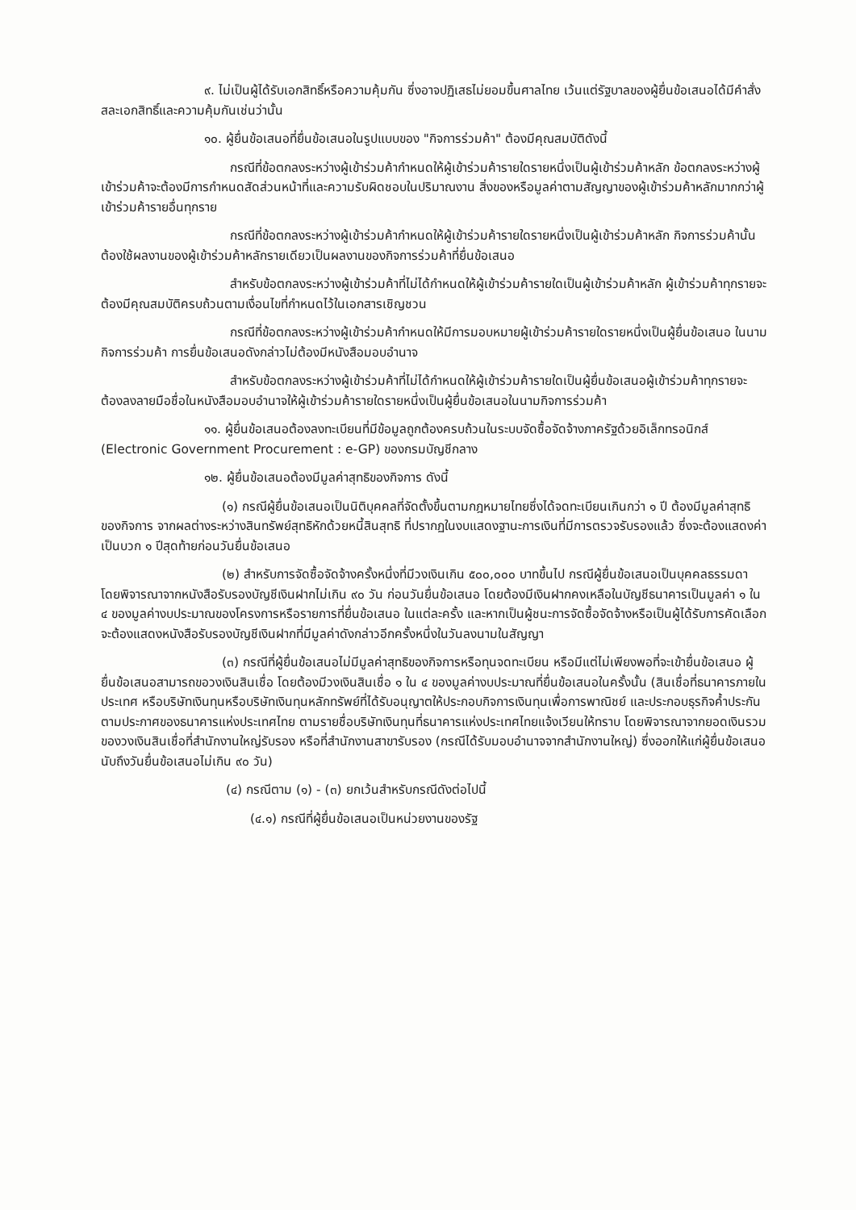๙. ไม่เป็นผู้ได้รับเอกสิทธิ์หรือความคุ้มกัน ซึ่งอาจปฏิเสธไม่ยอมขึ้นศาลไทย เว้นแต่รัฐบาลของผู้ยื่นข้อเสนอได้มีคำสั่งสละเอกสิทธิ์และความคุ้มกันเช่นว่านั้น
๑๐. ผู้ยื่นข้อเสนอที่ยื่นข้อเสนอในรูปแบบของ "กิจการร่วมค้า" ต้องมีคุณสมบัติดังนี้
กรณีที่ข้อตกลงระหว่างผู้เข้าร่วมค้ากำหนดให้ผู้เข้าร่วมค้ารายใดรายหนึ่งเป็นผู้เข้าร่วมค้าหลัก ข้อตกลงระหว่างผู้เข้าร่วมค้าจะต้องมีการกำหนดสัดส่วนหน้าที่และความรับผิดชอบในปริมาณงาน สิ่งของหรือมูลค่าตามสัญญาของผู้เข้าร่วมค้าหลักมากกว่าผู้เข้าร่วมค้ารายอื่นทุกราย
กรณีที่ข้อตกลงระหว่างผู้เข้าร่วมค้ากำหนดให้ผู้เข้าร่วมค้ารายใดรายหนึ่งเป็นผู้เข้าร่วมค้าหลัก กิจการร่วมค้านั้นต้องใช้ผลงานของผู้เข้าร่วมค้าหลักรายเดียวเป็นผลงานของกิจการร่วมค้าที่ยื่นข้อเสนอ
สำหรับข้อตกลงระหว่างผู้เข้าร่วมค้าที่ไม่ได้กำหนดให้ผู้เข้าร่วมค้ารายใดเป็นผู้เข้าร่วมค้าหลัก ผู้เข้าร่วมค้าทุกรายจะต้องมีคุณสมบัติครบถ้วนตามเงื่อนไขที่กำหนดไว้ในเอกสารเชิญชวน
กรณีที่ข้อตกลงระหว่างผู้เข้าร่วมค้ากำหนดให้มีการมอบหมายผู้เข้าร่วมค้ารายใดรายหนึ่งเป็นผู้ยื่นข้อเสนอ ในนามกิจการร่วมค้า การยื่นข้อเสนอดังกล่าวไม่ต้องมีหนังสือมอบอำนาจ
สำหรับข้อตกลงระหว่างผู้เข้าร่วมค้าที่ไม่ได้กำหนดให้ผู้เข้าร่วมค้ารายใดเป็นผู้ยื่นข้อเสนอผู้เข้าร่วมค้าทุกรายจะต้องลงลายมือชื่อในหนังสือมอบอำนาจให้ผู้เข้าร่วมค้ารายใดรายหนึ่งเป็นผู้ยื่นข้อเสนอในนามกิจการร่วมค้า
๑๑. ผู้ยื่นข้อเสนอต้องลงทะเบียนที่มีข้อมูลถูกต้องครบถ้วนในระบบจัดซื้อจัดจ้างภาครัฐด้วยอิเล็กทรอนิกส์ (Electronic Government Procurement : e-GP) ของกรมบัญชีกลาง
๑๒. ผู้ยื่นข้อเสนอต้องมีมูลค่าสุทธิของกิจการ ดังนี้
(๑) กรณีผู้ยื่นข้อเสนอเป็นนิติบุคคลที่จัดตั้งขึ้นตามกฎหมายไทยซึ่งได้จดทะเบียนเกินกว่า ๑ ปี ต้องมีมูลค่าสุทธิของกิจการ จากผลต่างระหว่างสินทรัพย์สุทธิหักด้วยหนี้สินสุทธิ ที่ปรากฏในงบแสดงฐานะการเงินที่มีการตรวจรับรองแล้ว ซึ่งจะต้องแสดงค่าเป็นบวก ๑ ปีสุดท้ายก่อนวันยื่นข้อเสนอ
(๒) สำหรับการจัดซื้อจัดจ้างครั้งหนึ่งที่มีวงเงินเกิน ๕๐๐,๐๐๐ บาทขึ้นไป กรณีผู้ยื่นข้อเสนอเป็นบุคคลธรรมดา โดยพิจารณาจากหนังสือรับรองบัญชีเงินฝากไม่เกิน ๙๐ วัน ก่อนวันยื่นข้อเสนอ โดยต้องมีเงินฝากคงเหลือในบัญชีธนาคารเป็นมูลค่า ๑ ใน ๔ ของมูลค่างบประมาณของโครงการหรือรายการที่ยื่นข้อเสนอ ในแต่ละครั้ง และหากเป็นผู้ชนะการจัดซื้อจัดจ้างหรือเป็นผู้ได้รับการคัดเลือกจะต้องแสดงหนังสือรับรองบัญชีเงินฝากที่มีมูลค่าดังกล่าวอีกครั้งหนึ่งในวันลงนามในสัญญา
(๓) กรณีที่ผู้ยื่นข้อเสนอไม่มีมูลค่าสุทธิของกิจการหรือทุนจดทะเบียน หรือมีแต่ไม่เพียงพอที่จะเข้ายื่นข้อเสนอ ผู้ยื่นข้อเสนอสามารถขอวงเงินสินเชื่อ โดยต้องมีวงเงินสินเชื่อ ๑ ใน ๔ ของมูลค่างบประมาณที่ยื่นข้อเสนอในครั้งนั้น (สินเชื่อที่ธนาคารภายในประเทศ หรือบริษัทเงินทุนหรือบริษัทเงินทุนหลักทรัพย์ที่ได้รับอนุญาตให้ประกอบกิจการเงินทุนเพื่อการพาณิชย์ และประกอบธุรกิจค้ำประกันตามประกาศของธนาคารแห่งประเทศไทย ตามรายชื่อบริษัทเงินทุนที่ธนาคารแห่งประเทศไทยแจ้งเวียนให้ทราบ โดยพิจารณาจากยอดเงินรวมของวงเงินสินเชื่อที่สำนักงานใหญ่รับรอง หรือที่สำนักงานสาขารับรอง (กรณีได้รับมอบอำนาจจากสำนักงานใหญ่) ซึ่งออกให้แก่ผู้ยื่นข้อเสนอ นับถึงวันยื่นข้อเสนอไม่เกิน ๙๐ วัน)
(๔) กรณีตาม (๑) - (๓) ยกเว้นสำหรับกรณีดังต่อไปนี้
(๔.๑) กรณีที่ผู้ยื่นข้อเสนอเป็นหน่วยงานของรัฐ